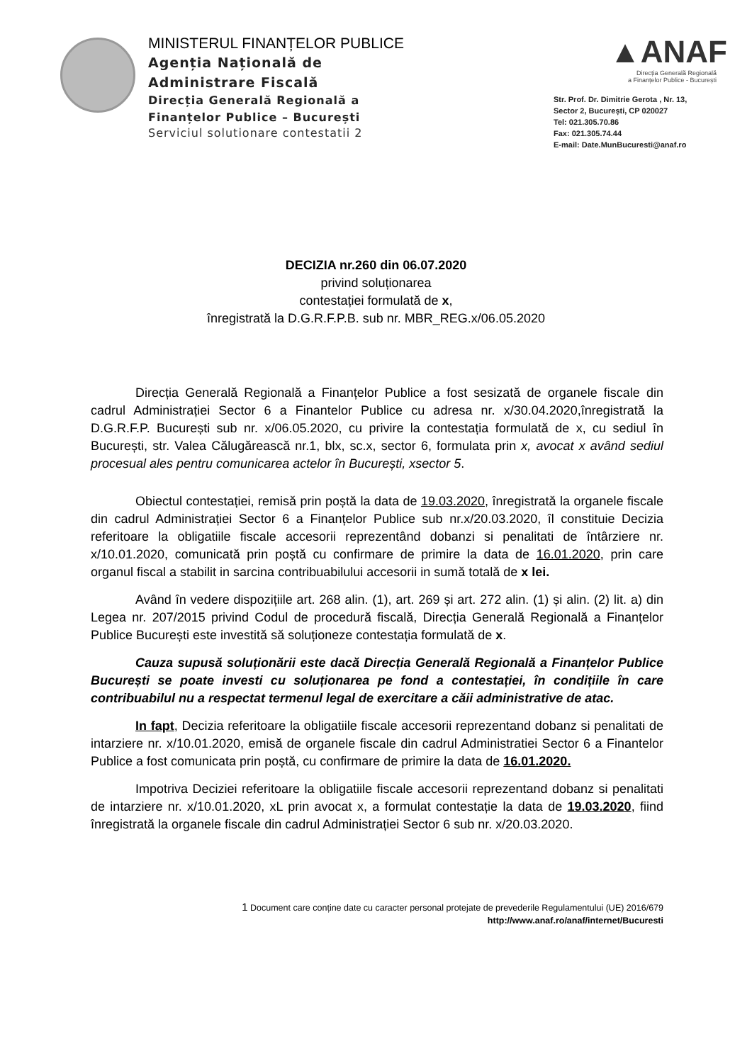MINISTERUL FINANȚELOR PUBLICE
Agenția Națională de
Administrare Fiscală
Direcția Generală Regională a
Finanțelor Publice – București
Serviciul solutionare contestatii 2
▲ANAF
Direcția Generală Regională
a Finanțelor Publice - București
Str. Prof. Dr. Dimitrie Gerota , Nr. 13,
Sector 2, București, CP 020027
Tel: 021.305.70.86
Fax: 021.305.74.44
E-mail: Date.MunBucuresti@anaf.ro
DECIZIA nr.260 din 06.07.2020
privind soluționarea
contestației formulată de x,
înregistrată la D.G.R.F.P.B. sub nr. MBR_REG.x/06.05.2020
Direcția Generală Regională a Finanțelor Publice a fost sesizată de organele fiscale din cadrul Administrației Sector 6 a Finantelor Publice cu adresa nr. x/30.04.2020,înregistrată la D.G.R.F.P. București sub nr. x/06.05.2020, cu privire la contestația formulată de x, cu sediul în București, str. Valea Călugărească nr.1, blx, sc.x, sector 6, formulata prin x, avocat x având sediul procesual ales pentru comunicarea actelor în București, xsector 5.
Obiectul contestației, remisă prin poștă la data de 19.03.2020, înregistrată la organele fiscale din cadrul Administrației Sector 6 a Finanțelor Publice sub nr.x/20.03.2020, îl constituie Decizia referitoare la obligatiile fiscale accesorii reprezentând dobanzi si penalitati de întârziere nr. x/10.01.2020, comunicată prin poștă cu confirmare de primire la data de 16.01.2020, prin care organul fiscal a stabilit in sarcina contribuabilului accesorii in sumă totală de x lei.
Având în vedere dispozițiile art. 268 alin. (1), art. 269 și art. 272 alin. (1) și alin. (2) lit. a) din Legea nr. 207/2015 privind Codul de procedură fiscală, Direcția Generală Regională a Finanțelor Publice București este investită să soluționeze contestația formulată de x.
Cauza supusă soluționării este dacă Direcția Generală Regională a Finanțelor Publice București se poate investi cu soluționarea pe fond a contestației, în condițiile în care contribuabilul nu a respectat termenul legal de exercitare a căii administrative de atac.
In fapt, Decizia referitoare la obligatiile fiscale accesorii reprezentand dobanz si penalitati de intarziere nr. x/10.01.2020, emisă de organele fiscale din cadrul Administratiei Sector 6 a Finantelor Publice a fost comunicata prin poștă, cu confirmare de primire la data de 16.01.2020.
Impotriva Deciziei referitoare la obligatiile fiscale accesorii reprezentand dobanz si penalitati de intarziere nr. x/10.01.2020, xL prin avocat x, a formulat contestație la data de 19.03.2020, fiind înregistrată la organele fiscale din cadrul Administrației Sector 6 sub nr. x/20.03.2020.
1 Document care conține date cu caracter personal protejate de prevederile Regulamentului (UE) 2016/679
http://www.anaf.ro/anaf/internet/Bucuresti